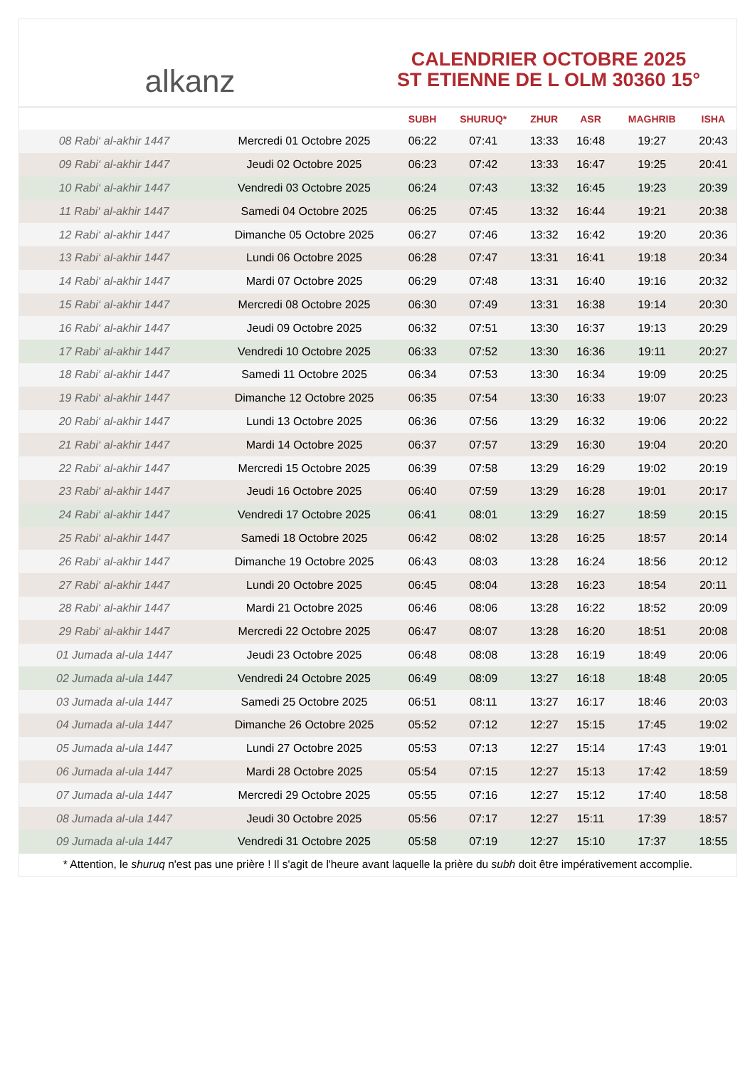alkanz
CALENDRIER OCTOBRE 2025
ST ETIENNE DE L OLM 30360 15°
| | | SUBH | SHURUQ* | ZHUR | ASR | MAGHRIB | ISHA |
| --- | --- | --- | --- | --- | --- | --- | --- |
| 08 Rabi‘ al-akhir 1447 | Mercredi 01 Octobre 2025 | 06:22 | 07:41 | 13:33 | 16:48 | 19:27 | 20:43 |
| 09 Rabi‘ al-akhir 1447 | Jeudi 02 Octobre 2025 | 06:23 | 07:42 | 13:33 | 16:47 | 19:25 | 20:41 |
| 10 Rabi‘ al-akhir 1447 | Vendredi 03 Octobre 2025 | 06:24 | 07:43 | 13:32 | 16:45 | 19:23 | 20:39 |
| 11 Rabi‘ al-akhir 1447 | Samedi 04 Octobre 2025 | 06:25 | 07:45 | 13:32 | 16:44 | 19:21 | 20:38 |
| 12 Rabi‘ al-akhir 1447 | Dimanche 05 Octobre 2025 | 06:27 | 07:46 | 13:32 | 16:42 | 19:20 | 20:36 |
| 13 Rabi‘ al-akhir 1447 | Lundi 06 Octobre 2025 | 06:28 | 07:47 | 13:31 | 16:41 | 19:18 | 20:34 |
| 14 Rabi‘ al-akhir 1447 | Mardi 07 Octobre 2025 | 06:29 | 07:48 | 13:31 | 16:40 | 19:16 | 20:32 |
| 15 Rabi‘ al-akhir 1447 | Mercredi 08 Octobre 2025 | 06:30 | 07:49 | 13:31 | 16:38 | 19:14 | 20:30 |
| 16 Rabi‘ al-akhir 1447 | Jeudi 09 Octobre 2025 | 06:32 | 07:51 | 13:30 | 16:37 | 19:13 | 20:29 |
| 17 Rabi‘ al-akhir 1447 | Vendredi 10 Octobre 2025 | 06:33 | 07:52 | 13:30 | 16:36 | 19:11 | 20:27 |
| 18 Rabi‘ al-akhir 1447 | Samedi 11 Octobre 2025 | 06:34 | 07:53 | 13:30 | 16:34 | 19:09 | 20:25 |
| 19 Rabi‘ al-akhir 1447 | Dimanche 12 Octobre 2025 | 06:35 | 07:54 | 13:30 | 16:33 | 19:07 | 20:23 |
| 20 Rabi‘ al-akhir 1447 | Lundi 13 Octobre 2025 | 06:36 | 07:56 | 13:29 | 16:32 | 19:06 | 20:22 |
| 21 Rabi‘ al-akhir 1447 | Mardi 14 Octobre 2025 | 06:37 | 07:57 | 13:29 | 16:30 | 19:04 | 20:20 |
| 22 Rabi‘ al-akhir 1447 | Mercredi 15 Octobre 2025 | 06:39 | 07:58 | 13:29 | 16:29 | 19:02 | 20:19 |
| 23 Rabi‘ al-akhir 1447 | Jeudi 16 Octobre 2025 | 06:40 | 07:59 | 13:29 | 16:28 | 19:01 | 20:17 |
| 24 Rabi‘ al-akhir 1447 | Vendredi 17 Octobre 2025 | 06:41 | 08:01 | 13:29 | 16:27 | 18:59 | 20:15 |
| 25 Rabi‘ al-akhir 1447 | Samedi 18 Octobre 2025 | 06:42 | 08:02 | 13:28 | 16:25 | 18:57 | 20:14 |
| 26 Rabi‘ al-akhir 1447 | Dimanche 19 Octobre 2025 | 06:43 | 08:03 | 13:28 | 16:24 | 18:56 | 20:12 |
| 27 Rabi‘ al-akhir 1447 | Lundi 20 Octobre 2025 | 06:45 | 08:04 | 13:28 | 16:23 | 18:54 | 20:11 |
| 28 Rabi‘ al-akhir 1447 | Mardi 21 Octobre 2025 | 06:46 | 08:06 | 13:28 | 16:22 | 18:52 | 20:09 |
| 29 Rabi‘ al-akhir 1447 | Mercredi 22 Octobre 2025 | 06:47 | 08:07 | 13:28 | 16:20 | 18:51 | 20:08 |
| 01 Jumada al-ula 1447 | Jeudi 23 Octobre 2025 | 06:48 | 08:08 | 13:28 | 16:19 | 18:49 | 20:06 |
| 02 Jumada al-ula 1447 | Vendredi 24 Octobre 2025 | 06:49 | 08:09 | 13:27 | 16:18 | 18:48 | 20:05 |
| 03 Jumada al-ula 1447 | Samedi 25 Octobre 2025 | 06:51 | 08:11 | 13:27 | 16:17 | 18:46 | 20:03 |
| 04 Jumada al-ula 1447 | Dimanche 26 Octobre 2025 | 05:52 | 07:12 | 12:27 | 15:15 | 17:45 | 19:02 |
| 05 Jumada al-ula 1447 | Lundi 27 Octobre 2025 | 05:53 | 07:13 | 12:27 | 15:14 | 17:43 | 19:01 |
| 06 Jumada al-ula 1447 | Mardi 28 Octobre 2025 | 05:54 | 07:15 | 12:27 | 15:13 | 17:42 | 18:59 |
| 07 Jumada al-ula 1447 | Mercredi 29 Octobre 2025 | 05:55 | 07:16 | 12:27 | 15:12 | 17:40 | 18:58 |
| 08 Jumada al-ula 1447 | Jeudi 30 Octobre 2025 | 05:56 | 07:17 | 12:27 | 15:11 | 17:39 | 18:57 |
| 09 Jumada al-ula 1447 | Vendredi 31 Octobre 2025 | 05:58 | 07:19 | 12:27 | 15:10 | 17:37 | 18:55 |
* Attention, le shuruq n'est pas une prière ! Il s'agit de l'heure avant laquelle la prière du subh doit être impérativement accomplie.